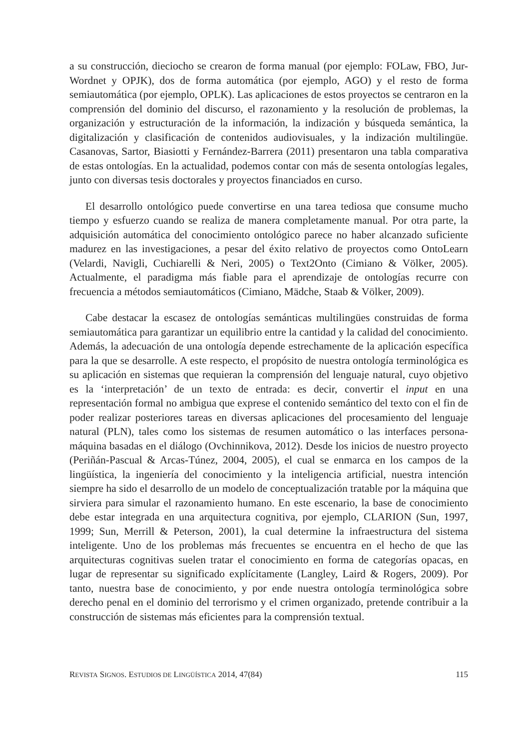a su construcción, dieciocho se crearon de forma manual (por ejemplo: FOLaw, FBO, Jur-Wordnet y OPJK), dos de forma automática (por ejemplo, AGO) y el resto de forma semiautomática (por ejemplo, OPLK). Las aplicaciones de estos proyectos se centraron en la comprensión del dominio del discurso, el razonamiento y la resolución de problemas, la organización y estructuración de la información, la indización y búsqueda semántica, la digitalización y clasificación de contenidos audiovisuales, y la indización multilingüe. Casanovas, Sartor, Biasiotti y Fernández-Barrera (2011) presentaron una tabla comparativa de estas ontologías. En la actualidad, podemos contar con más de sesenta ontologías legales, junto con diversas tesis doctorales y proyectos financiados en curso.
El desarrollo ontológico puede convertirse en una tarea tediosa que consume mucho tiempo y esfuerzo cuando se realiza de manera completamente manual. Por otra parte, la adquisición automática del conocimiento ontológico parece no haber alcanzado suficiente madurez en las investigaciones, a pesar del éxito relativo de proyectos como OntoLearn (Velardi, Navigli, Cuchiarelli & Neri, 2005) o Text2Onto (Cimiano & Völker, 2005). Actualmente, el paradigma más fiable para el aprendizaje de ontologías recurre con frecuencia a métodos semiautomáticos (Cimiano, Mädche, Staab & Völker, 2009).
Cabe destacar la escasez de ontologías semánticas multilingües construidas de forma semiautomática para garantizar un equilibrio entre la cantidad y la calidad del conocimiento. Además, la adecuación de una ontología depende estrechamente de la aplicación específica para la que se desarrolle. A este respecto, el propósito de nuestra ontología terminológica es su aplicación en sistemas que requieran la comprensión del lenguaje natural, cuyo objetivo es la ‘interpretación’ de un texto de entrada: es decir, convertir el input en una representación formal no ambigua que exprese el contenido semántico del texto con el fin de poder realizar posteriores tareas en diversas aplicaciones del procesamiento del lenguaje natural (PLN), tales como los sistemas de resumen automático o las interfaces persona-máquina basadas en el diálogo (Ovchinnikova, 2012). Desde los inicios de nuestro proyecto (Periñán-Pascual & Arcas-Túnez, 2004, 2005), el cual se enmarca en los campos de la lingüística, la ingeniería del conocimiento y la inteligencia artificial, nuestra intención siempre ha sido el desarrollo de un modelo de conceptualización tratable por la máquina que sirviera para simular el razonamiento humano. En este escenario, la base de conocimiento debe estar integrada en una arquitectura cognitiva, por ejemplo, CLARION (Sun, 1997, 1999; Sun, Merrill & Peterson, 2001), la cual determine la infraestructura del sistema inteligente. Uno de los problemas más frecuentes se encuentra en el hecho de que las arquitecturas cognitivas suelen tratar el conocimiento en forma de categorías opacas, en lugar de representar su significado explícitamente (Langley, Laird & Rogers, 2009). Por tanto, nuestra base de conocimiento, y por ende nuestra ontología terminológica sobre derecho penal en el dominio del terrorismo y el crimen organizado, pretende contribuir a la construcción de sistemas más eficientes para la comprensión textual.
REVISTA SIGNOS. ESTUDIOS DE LINGÜÍSTICA 2014, 47(84) 115